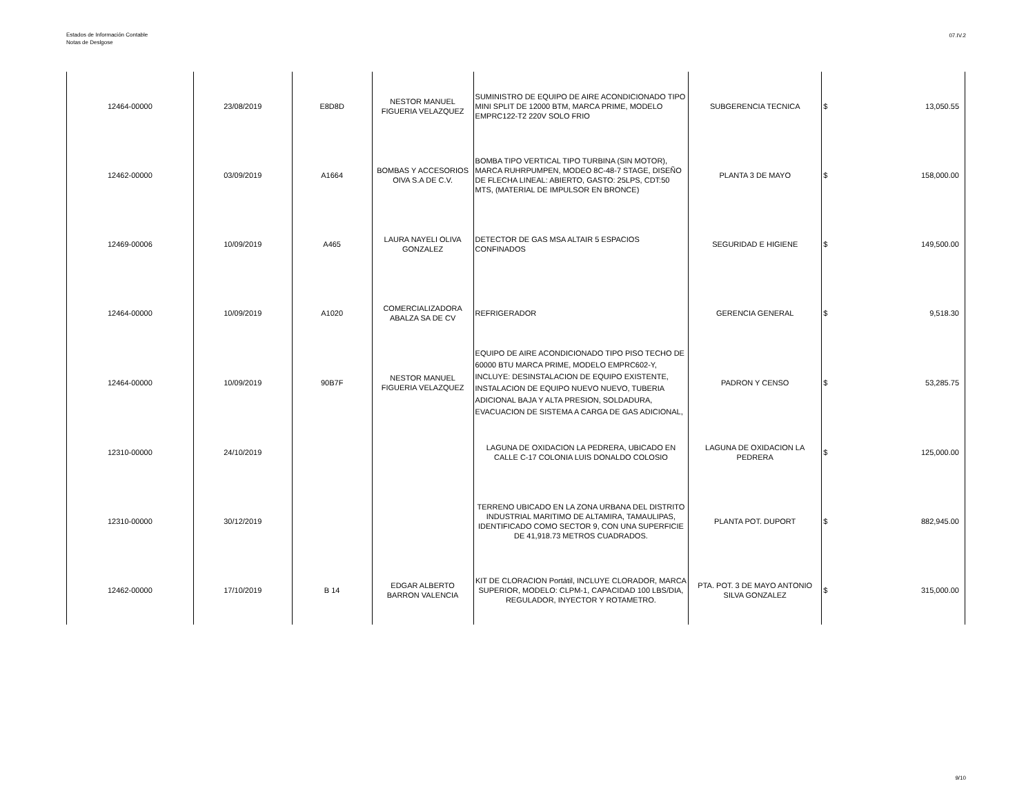Estados de Información Contable
Notas de Deslgose
07.IV.2
| 12464-00000 | 23/08/2019 | E8D8D | NESTOR MANUEL FIGUERIA VELAZQUEZ | SUMINISTRO DE EQUIPO DE AIRE ACONDICIONADO TIPO MINI SPLIT DE 12000 BTM, MARCA PRIME, MODELO EMPRC122-T2 220V SOLO FRIO | SUBGERENCIA TECNICA | $ | 13,050.55 |
| 12462-00000 | 03/09/2019 | A1664 | BOMBAS Y ACCESORIOS OIVA S.A DE C.V. | BOMBA TIPO VERTICAL TIPO TURBINA (SIN MOTOR), MARCA RUHRPUMPEN, MODEO 8C-48-7 STAGE, DISEÑO DE FLECHA LINEAL: ABIERTO, GASTO: 25LPS, CDT:50 MTS, (MATERIAL DE IMPULSOR EN BRONCE) | PLANTA 3 DE MAYO | $ | 158,000.00 |
| 12469-00006 | 10/09/2019 | A465 | LAURA NAYELI OLIVA GONZALEZ | DETECTOR DE GAS MSA ALTAIR 5 ESPACIOS CONFINADOS | SEGURIDAD E HIGIENE | $ | 149,500.00 |
| 12464-00000 | 10/09/2019 | A1020 | COMERCIALIZADORA ABALZA SA DE CV | REFRIGERADOR | GERENCIA GENERAL | $ | 9,518.30 |
| 12464-00000 | 10/09/2019 | 90B7F | NESTOR MANUEL FIGUERIA VELAZQUEZ | EQUIPO DE AIRE ACONDICIONADO TIPO PISO TECHO DE 60000 BTU MARCA PRIME, MODELO EMPRC602-Y, INCLUYE: DESINSTALACION DE EQUIPO EXISTENTE, INSTALACION DE EQUIPO NUEVO NUEVO, TUBERIA ADICIONAL BAJA Y ALTA PRESION, SOLDADURA, EVACUACION DE SISTEMA A CARGA DE GAS ADICIONAL, | PADRON Y CENSO | $ | 53,285.75 |
| 12310-00000 | 24/10/2019 | | | LAGUNA DE OXIDACION LA PEDRERA, UBICADO EN CALLE C-17 COLONIA LUIS DONALDO COLOSIO | LAGUNA DE OXIDACION LA PEDRERA | $ | 125,000.00 |
| 12310-00000 | 30/12/2019 | | | TERRENO UBICADO EN LA ZONA URBANA DEL DISTRITO INDUSTRIAL MARITIMO DE ALTAMIRA, TAMAULIPAS, IDENTIFICADO COMO SECTOR 9, CON UNA SUPERFICIE DE 41,918.73 METROS CUADRADOS. | PLANTA POT. DUPORT | $ | 882,945.00 |
| 12462-00000 | 17/10/2019 | B 14 | EDGAR ALBERTO BARRON VALENCIA | KIT DE CLORACION Portátil, INCLUYE CLORADOR, MARCA SUPERIOR, MODELO: CLPM-1, CAPACIDAD 100 LBS/DIA, REGULADOR, INYECTOR Y ROTAMETRO. | PTA. POT. 3 DE MAYO ANTONIO SILVA GONZALEZ | $ | 315,000.00 |
9/10